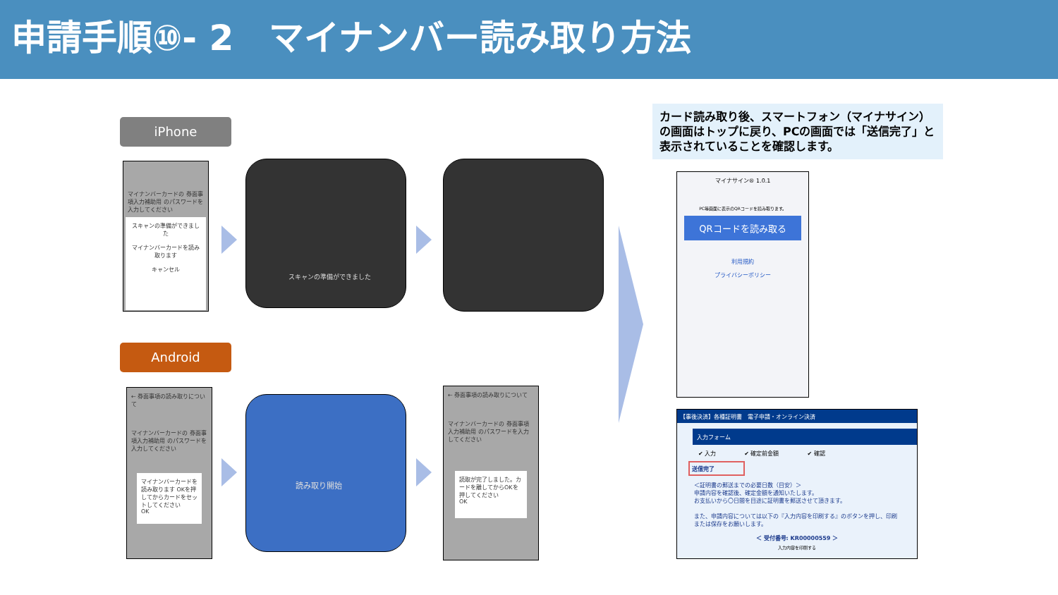申請手順⑩- 2　マイナンバー読み取り方法
iPhone
Android
マイナンバーカードの 券面事項入力補助用 のパスワードを入力してください
スキャンの準備ができました
マイナンバーカードを読み取ります
キャンセル
スキャンの準備ができました
← 券面事項の読み取りについて
マイナンバーカードの 券面事項入力補助用 のパスワードを入力してください
マイナンバーカードを読み取ります OKを押してからカードをセットしてください
OK
読み取り開始
← 券面事項の読み取りについて
マイナンバーカードの 券面事項入力補助用 のパスワードを入力してください
読取が完了しました。カードを離してからOKを押してください
OK
カード読み取り後、スマートフォン（マイナサイン）の画面はトップに戻り、PCの画面では「送信完了」と表示されていることを確認します。
マイナサイン® 1.0.1
PC等画面に表示のQRコードを読み取ります。
QRコードを読み取る
利用規約
プライバシーポリシー
【事後決済】各種証明書　電子申請・オンライン決済
入力フォーム
✔ 入力　　　　　✔ 確定前金額　　　　　✔ 確認
送信完了
＜証明書の郵送までの必要日数（目安）＞
申請内容を確認後、確定金額を通知いたします。
お支払いから〇日間を目途に証明書を郵送させて頂きます。
また、申請内容については以下の『入力内容を印刷する』のボタンを押し、印刷または保存をお願いします。
＜ 受付番号: KR00000559 ＞
入力内容を印刷する